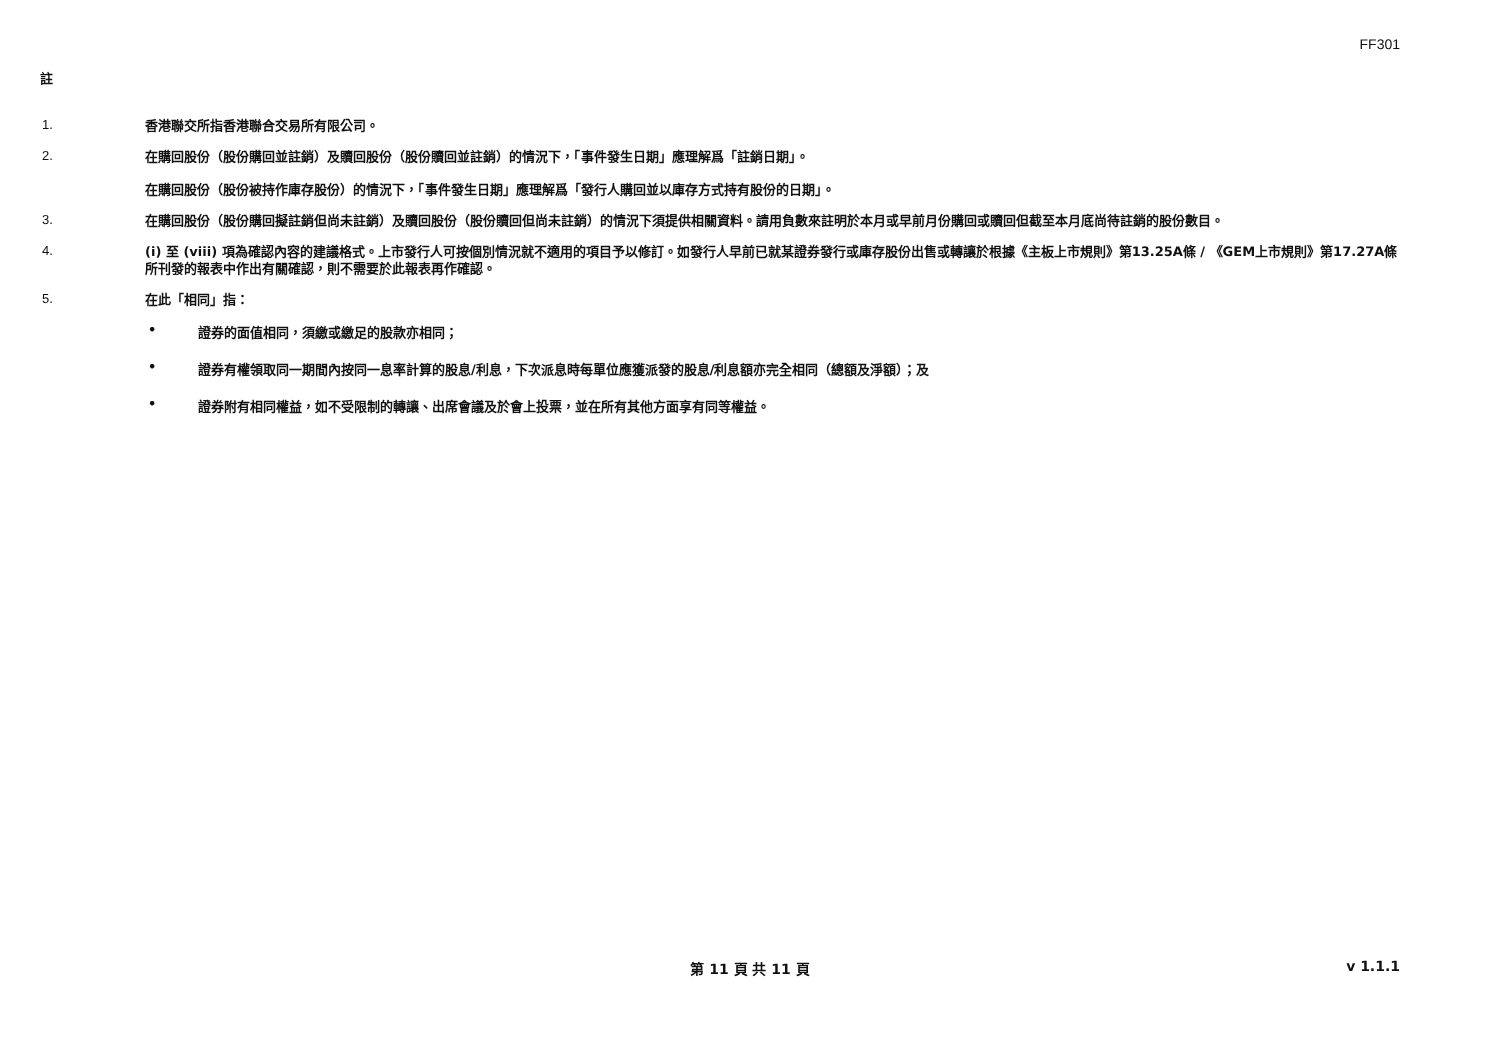FF301
註
1.
香港聯交所指香港聯合交易所有限公司。
2.
在購回股份（股份購回並註銷）及贖回股份（股份贖回並註銷）的情況下，「事件發生日期」應理解爲「註銷日期」。
在購回股份（股份被持作庫存股份）的情況下，「事件發生日期」應理解爲「發行人購回並以庫存方式持有股份的日期」。
3.
在購回股份（股份購回擬註銷但尚未註銷）及贖回股份（股份贖回但尚未註銷）的情況下須提供相關資料。請用負數來註明於本月或早前月份購回或贖回但截至本月底尚待註銷的股份數目。
4.
(i) 至 (viii) 項為確認內容的建議格式。上市發行人可按個別情況就不適用的項目予以修訂。如發行人早前已就某證券發行或庫存股份出售或轉讓於根據《主板上市規則》第13.25A條 / 《GEM上市規則》第17.27A條所刊發的報表中作出有關確認，則不需要於此報表再作確認。
5.
在此「相同」指：
• 證券的面值相同，須繳或繳足的股款亦相同；
• 證券有權領取同一期間內按同一息率計算的股息/利息，下次派息時每單位應獲派發的股息/利息額亦完全相同（總額及淨額）；及
• 證券附有相同權益，如不受限制的轉讓、出席會議及於會上投票，並在所有其他方面享有同等權益。
第 11 頁 共 11 頁
v 1.1.1